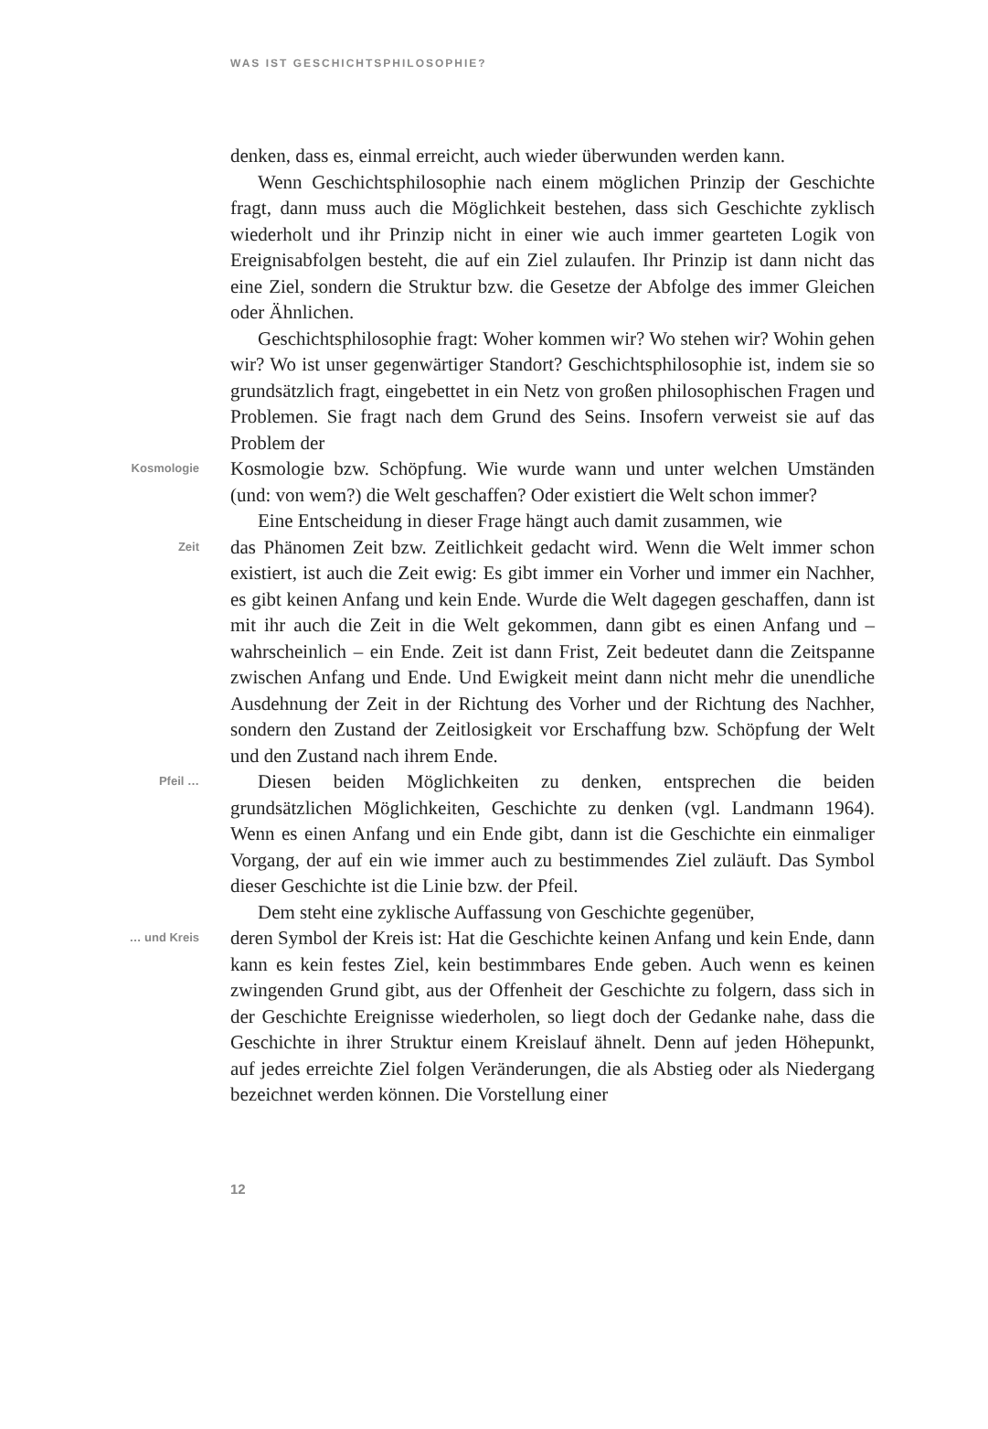WAS IST GESCHICHTSPHILOSOPHIE?
denken, dass es, einmal erreicht, auch wieder überwunden werden kann.
Wenn Geschichtsphilosophie nach einem möglichen Prinzip der Geschichte fragt, dann muss auch die Möglichkeit bestehen, dass sich Geschichte zyklisch wiederholt und ihr Prinzip nicht in einer wie auch immer gearteten Logik von Ereignisabfolgen besteht, die auf ein Ziel zulaufen. Ihr Prinzip ist dann nicht das eine Ziel, sondern die Struktur bzw. die Gesetze der Abfolge des immer Gleichen oder Ähnlichen.
Geschichtsphilosophie fragt: Woher kommen wir? Wo stehen wir? Wohin gehen wir? Wo ist unser gegenwärtiger Standort? Geschichtsphilosophie ist, indem sie so grundsätzlich fragt, eingebettet in ein Netz von großen philosophischen Fragen und Problemen. Sie fragt nach dem Grund des Seins. Insofern verweist sie auf das Problem der
Kosmologie
Kosmologie bzw. Schöpfung. Wie wurde wann und unter welchen Umständen (und: von wem?) die Welt geschaffen? Oder existiert die Welt schon immer?
Eine Entscheidung in dieser Frage hängt auch damit zusammen, wie
Zeit
das Phänomen Zeit bzw. Zeitlichkeit gedacht wird. Wenn die Welt immer schon existiert, ist auch die Zeit ewig: Es gibt immer ein Vorher und immer ein Nachher, es gibt keinen Anfang und kein Ende. Wurde die Welt dagegen geschaffen, dann ist mit ihr auch die Zeit in die Welt gekommen, dann gibt es einen Anfang und – wahrscheinlich – ein Ende. Zeit ist dann Frist, Zeit bedeutet dann die Zeitspanne zwischen Anfang und Ende. Und Ewigkeit meint dann nicht mehr die unendliche Ausdehnung der Zeit in der Richtung des Vorher und der Richtung des Nachher, sondern den Zustand der Zeitlosigkeit vor Erschaffung bzw. Schöpfung der Welt und den Zustand nach ihrem Ende.
Pfeil …
Diesen beiden Möglichkeiten zu denken, entsprechen die beiden grundsätzlichen Möglichkeiten, Geschichte zu denken (vgl. Landmann 1964). Wenn es einen Anfang und ein Ende gibt, dann ist die Geschichte ein einmaliger Vorgang, der auf ein wie immer auch zu bestimmendes Ziel zuläuft. Das Symbol dieser Geschichte ist die Linie bzw. der Pfeil.
Dem steht eine zyklische Auffassung von Geschichte gegenüber,
… und Kreis
deren Symbol der Kreis ist: Hat die Geschichte keinen Anfang und kein Ende, dann kann es kein festes Ziel, kein bestimmbares Ende geben. Auch wenn es keinen zwingenden Grund gibt, aus der Offenheit der Geschichte zu folgern, dass sich in der Geschichte Ereignisse wiederholen, so liegt doch der Gedanke nahe, dass die Geschichte in ihrer Struktur einem Kreislauf ähnelt. Denn auf jeden Höhepunkt, auf jedes erreichte Ziel folgen Veränderungen, die als Abstieg oder als Niedergang bezeichnet werden können. Die Vorstellung einer
12